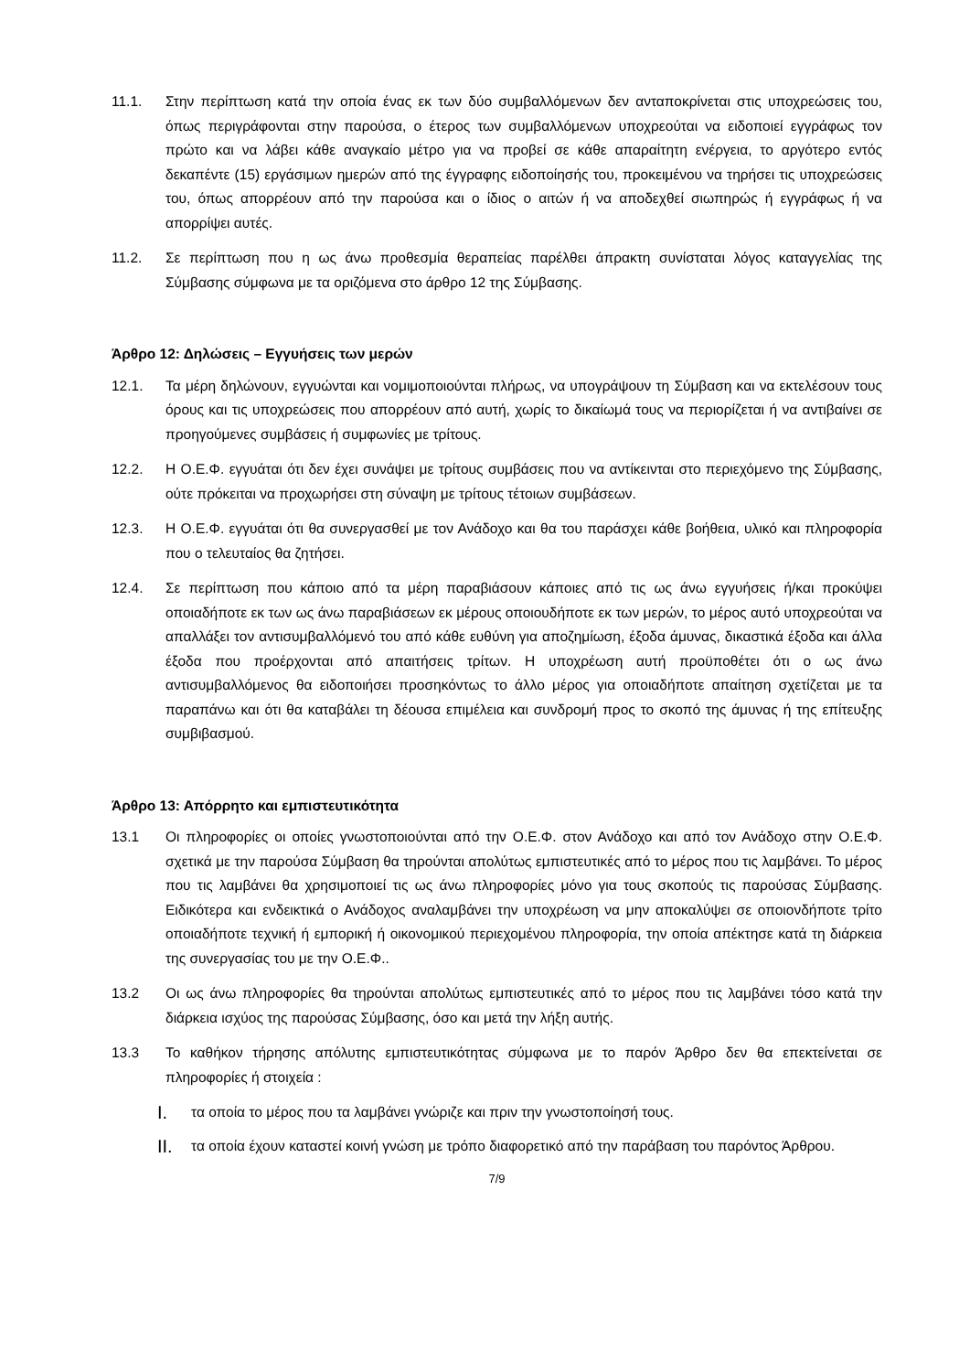11.1. Στην περίπτωση κατά την οποία ένας εκ των δύο συμβαλλόμενων δεν ανταποκρίνεται στις υποχρεώσεις του, όπως περιγράφονται στην παρούσα, ο έτερος των συμβαλλόμενων υποχρεούται να ειδοποιεί εγγράφως τον πρώτο και να λάβει κάθε αναγκαίο μέτρο για να προβεί σε κάθε απαραίτητη ενέργεια, το αργότερο εντός δεκαπέντε (15) εργάσιμων ημερών από της έγγραφης ειδοποίησής του, προκειμένου να τηρήσει τις υποχρεώσεις του, όπως απορρέουν από την παρούσα και ο ίδιος ο αιτών ή να αποδεχθεί σιωπηρώς ή εγγράφως ή να απορρίψει αυτές.
11.2. Σε περίπτωση που η ως άνω προθεσμία θεραπείας παρέλθει άπρακτη συνίσταται λόγος καταγγελίας της Σύμβασης σύμφωνα με τα οριζόμενα στο άρθρο 12 της Σύμβασης.
Άρθρο 12: Δηλώσεις – Εγγυήσεις των μερών
12.1. Τα μέρη δηλώνουν, εγγυώνται και νομιμοποιούνται πλήρως, να υπογράψουν τη Σύμβαση και να εκτελέσουν τους όρους και τις υποχρεώσεις που απορρέουν από αυτή, χωρίς το δικαίωμά τους να περιορίζεται ή να αντιβαίνει σε προηγούμενες συμβάσεις ή συμφωνίες με τρίτους.
12.2. Η Ο.Ε.Φ. εγγυάται ότι δεν έχει συνάψει με τρίτους συμβάσεις που να αντίκεινται στο περιεχόμενο της Σύμβασης, ούτε πρόκειται να προχωρήσει στη σύναψη με τρίτους τέτοιων συμβάσεων.
12.3. Η Ο.Ε.Φ. εγγυάται ότι θα συνεργασθεί με τον Ανάδοχο και θα του παράσχει κάθε βοήθεια, υλικό και πληροφορία που ο τελευταίος θα ζητήσει.
12.4. Σε περίπτωση που κάποιο από τα μέρη παραβιάσουν κάποιες από τις ως άνω εγγυήσεις ή/και προκύψει οποιαδήποτε εκ των ως άνω παραβιάσεων εκ μέρους οποιουδήποτε εκ των μερών, το μέρος αυτό υποχρεούται να απαλλάξει τον αντισυμβαλλόμενό του από κάθε ευθύνη για αποζημίωση, έξοδα άμυνας, δικαστικά έξοδα και άλλα έξοδα που προέρχονται από απαιτήσεις τρίτων. Η υποχρέωση αυτή προϋποθέτει ότι ο ως άνω αντισυμβαλλόμενος θα ειδοποιήσει προσηκόντως το άλλο μέρος για οποιαδήποτε απαίτηση σχετίζεται με τα παραπάνω και ότι θα καταβάλει τη δέουσα επιμέλεια και συνδρομή προς το σκοπό της άμυνας ή της επίτευξης συμβιβασμού.
Άρθρο 13: Απόρρητο και εμπιστευτικότητα
13.1 Οι πληροφορίες οι οποίες γνωστοποιούνται από την Ο.Ε.Φ. στον Ανάδοχο και από τον Ανάδοχο στην Ο.Ε.Φ. σχετικά με την παρούσα Σύμβαση θα τηρούνται απολύτως εμπιστευτικές από το μέρος που τις λαμβάνει. Το μέρος που τις λαμβάνει θα χρησιμοποιεί τις ως άνω πληροφορίες μόνο για τους σκοπούς τις παρούσας Σύμβασης. Ειδικότερα και ενδεικτικά ο Ανάδοχος αναλαμβάνει την υποχρέωση να μην αποκαλύψει σε οποιονδήποτε τρίτο οποιαδήποτε τεχνική ή εμπορική ή οικονομικού περιεχομένου πληροφορία, την οποία απέκτησε κατά τη διάρκεια της συνεργασίας του με την Ο.Ε.Φ..
13.2 Οι ως άνω πληροφορίες θα τηρούνται απολύτως εμπιστευτικές από το μέρος που τις λαμβάνει τόσο κατά την διάρκεια ισχύος της παρούσας Σύμβασης, όσο και μετά την λήξη αυτής.
13.3 Το καθήκον τήρησης απόλυτης εμπιστευτικότητας σύμφωνα με το παρόν Άρθρο δεν θα επεκτείνεται σε πληροφορίες ή στοιχεία :
I.
τα οποία το μέρος που τα λαμβάνει γνώριζε και πριν την γνωστοποίησή τους.
II.
τα οποία έχουν καταστεί κοινή γνώση με τρόπο διαφορετικό από την παράβαση του παρόντος Άρθρου.
7/9